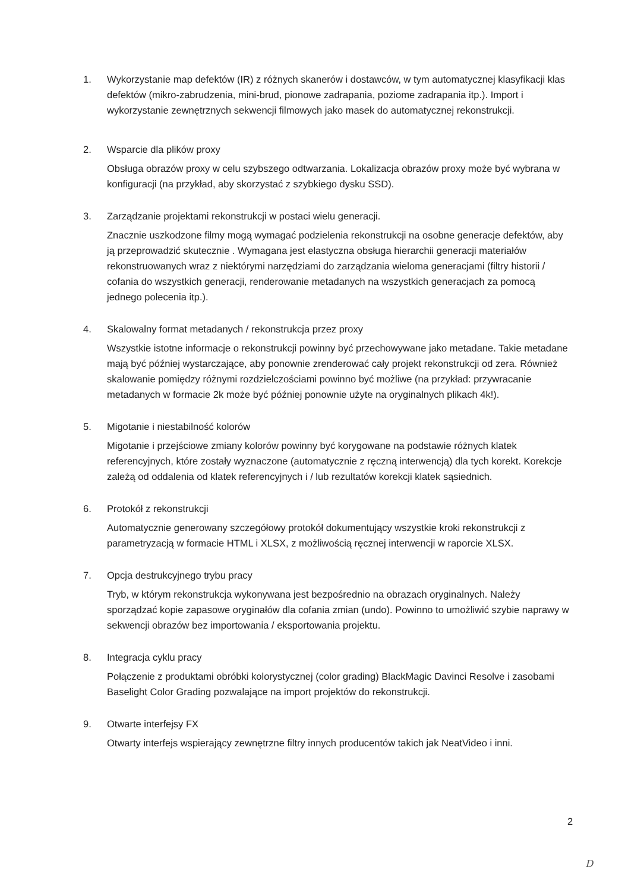1. Wykorzystanie map defektów (IR) z różnych skanerów i dostawców, w tym automatycznej klasyfikacji klas defektów (mikro-zabrudzenia, mini-brud, pionowe zadrapania, poziome zadrapania itp.). Import i wykorzystanie zewnętrznych sekwencji filmowych jako masek do automatycznej rekonstrukcji.
2. Wsparcie dla plików proxy
Obsługa obrazów proxy w celu szybszego odtwarzania. Lokalizacja obrazów proxy może być wybrana w konfiguracji (na przykład, aby skorzystać z szybkiego dysku SSD).
3. Zarządzanie projektami rekonstrukcji w postaci wielu generacji.
Znacznie uszkodzone filmy mogą wymagać podzielenia rekonstrukcji na osobne generacje defektów, aby ją przeprowadzić skutecznie . Wymagana jest elastyczna obsługa hierarchii generacji materiałów rekonstruowanych wraz z niektórymi narzędziami do zarządzania wieloma generacjami (filtry historii / cofania do wszystkich generacji, renderowanie metadanych na wszystkich generacjach za pomocą jednego polecenia itp.).
4. Skalowalny format metadanych / rekonstrukcja przez proxy
Wszystkie istotne informacje o rekonstrukcji powinny być przechowywane jako metadane. Takie metadane mają być później wystarczające, aby ponownie zrenderować cały projekt rekonstrukcji od zera. Również skalowanie pomiędzy różnymi rozdzielczościami powinno być możliwe (na przykład: przywracanie metadanych w formacie 2k może być później ponownie użyte na oryginalnych plikach 4k!).
5. Migotanie i niestabilność kolorów
Migotanie i przejściowe zmiany kolorów powinny być korygowane na podstawie różnych klatek referencyjnych, które zostały wyznaczone (automatycznie z ręczną interwencją) dla tych korekt. Korekcje zależą od oddalenia od klatek referencyjnych i / lub rezultatów korekcji klatek sąsiednich.
6. Protokół z rekonstrukcji
Automatycznie generowany szczegółowy protokół dokumentujący wszystkie kroki rekonstrukcji z parametryzacją w formacie HTML i XLSX, z możliwością ręcznej interwencji w raporcie XLSX.
7. Opcja destrukcyjnego trybu pracy
Tryb, w którym rekonstrukcja wykonywana jest bezpośrednio na obrazach oryginalnych. Należy sporządzać kopie zapasowe oryginałów dla cofania zmian (undo). Powinno to umożliwić szybie naprawy w sekwencji obrazów bez importowania / eksportowania projektu.
8. Integracja cyklu pracy
Połączenie z produktami obróbki kolorystycznej (color grading) BlackMagic Davinci Resolve i zasobami Baselight Color Grading pozwalające na import projektów do rekonstrukcji.
9. Otwarte interfejsy FX
Otwarty interfejs wspierający zewnętrzne filtry innych producentów takich jak NeatVideo i inni.
2
D